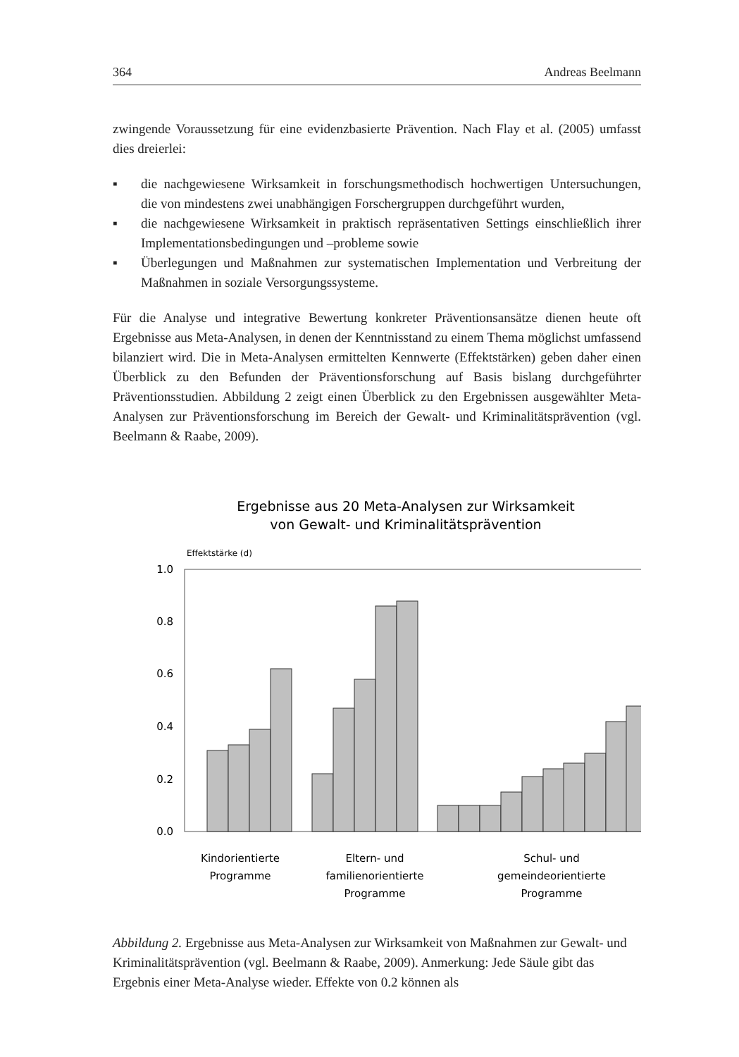364 Andreas Beelmann
zwingende Voraussetzung für eine evidenzbasierte Prävention. Nach Flay et al. (2005) umfasst dies dreierlei:
▪ die nachgewiesene Wirksamkeit in forschungsmethodisch hochwertigen Untersuchungen, die von mindestens zwei unabhängigen Forschergruppen durchgeführt wurden,
▪ die nachgewiesene Wirksamkeit in praktisch repräsentativen Settings einschließlich ihrer Implementationsbedingungen und –probleme sowie
▪ Überlegungen und Maßnahmen zur systematischen Implementation und Verbreitung der Maßnahmen in soziale Versorgungssysteme.
Für die Analyse und integrative Bewertung konkreter Präventionsansätze dienen heute oft Ergebnisse aus Meta-Analysen, in denen der Kenntnisstand zu einem Thema möglichst umfassend bilanziert wird. Die in Meta-Analysen ermittelten Kennwerte (Effektstärken) geben daher einen Überblick zu den Befunden der Präventionsforschung auf Basis bislang durchgeführter Präventionsstudien. Abbildung 2 zeigt einen Überblick zu den Ergebnissen ausgewählter Meta-Analysen zur Präventionsforschung im Bereich der Gewalt- und Kriminalitätsprävention (vgl. Beelmann & Raabe, 2009).
Ergebnisse aus 20 Meta-Analysen zur Wirksamkeit
von Gewalt- und Kriminalitätsprävention
Effektstärke (d)
1.0
0.8
0.6
0.4
0.2
0.0
Kindorientierte
Programme
Eltern- und
familienorientierte
Programme
Schul- und
gemeindeorientierte
Programme
Abbildung 2. Ergebnisse aus Meta-Analysen zur Wirksamkeit von Maßnahmen zur Gewalt- und Kriminalitätsprävention (vgl. Beelmann & Raabe, 2009). Anmerkung: Jede Säule gibt das Ergebnis einer Meta-Analyse wieder. Effekte von 0.2 können als